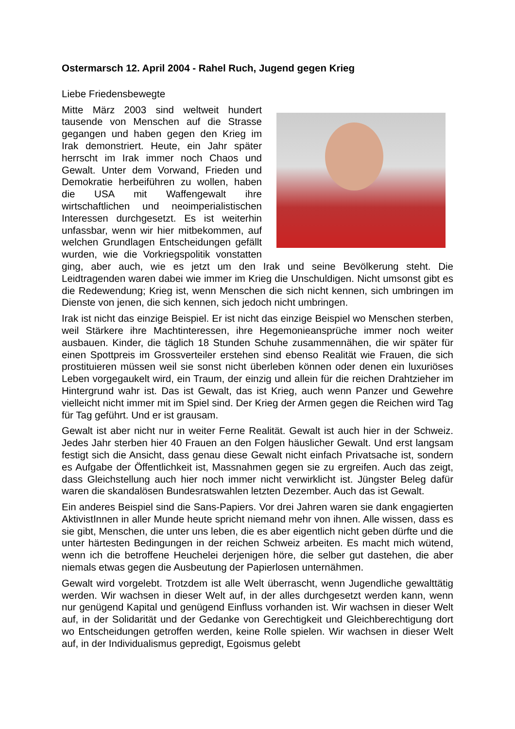Ostermarsch 12. April 2004 - Rahel Ruch, Jugend gegen Krieg
Liebe Friedensbewegte
Mitte März 2003 sind weltweit hundert tausende von Menschen auf die Strasse gegangen und haben gegen den Krieg im Irak demonstriert. Heute, ein Jahr später herrscht im Irak immer noch Chaos und Gewalt. Unter dem Vorwand, Frieden und Demokratie herbeiführen zu wollen, haben die USA mit Waffengewalt ihre wirtschaftlichen und neoimperialistischen Interessen durchgesetzt. Es ist weiterhin unfassbar, wenn wir hier mitbekommen, auf welchen Grundlagen Entscheidungen gefällt wurden, wie die Vorkriegspolitik vonstatten ging, aber auch, wie es jetzt um den Irak und seine Bevölkerung steht. Die Leidtragenden waren dabei wie immer im Krieg die Unschuldigen. Nicht umsonst gibt es die Redewendung; Krieg ist, wenn Menschen die sich nicht kennen, sich umbringen im Dienste von jenen, die sich kennen, sich jedoch nicht umbringen.
Irak ist nicht das einzige Beispiel. Er ist nicht das einzige Beispiel wo Menschen sterben, weil Stärkere ihre Machtinteressen, ihre Hegemonieansprüche immer noch weiter ausbauen. Kinder, die täglich 18 Stunden Schuhe zusammennähen, die wir später für einen Spottpreis im Grossverteiler erstehen sind ebenso Realität wie Frauen, die sich prostituieren müssen weil sie sonst nicht überleben können oder denen ein luxuriöses Leben vorgegaukelt wird, ein Traum, der einzig und allein für die reichen Drahtzieher im Hintergrund wahr ist. Das ist Gewalt, das ist Krieg, auch wenn Panzer und Gewehre vielleicht nicht immer mit im Spiel sind. Der Krieg der Armen gegen die Reichen wird Tag für Tag geführt. Und er ist grausam.
Gewalt ist aber nicht nur in weiter Ferne Realität. Gewalt ist auch hier in der Schweiz. Jedes Jahr sterben hier 40 Frauen an den Folgen häuslicher Gewalt. Und erst langsam festigt sich die Ansicht, dass genau diese Gewalt nicht einfach Privatsache ist, sondern es Aufgabe der Öffentlichkeit ist, Massnahmen gegen sie zu ergreifen. Auch das zeigt, dass Gleichstellung auch hier noch immer nicht verwirklicht ist. Jüngster Beleg dafür waren die skandalösen Bundesratswahlen letzten Dezember. Auch das ist Gewalt.
Ein anderes Beispiel sind die Sans-Papiers. Vor drei Jahren waren sie dank engagierten AktivistInnen in aller Munde heute spricht niemand mehr von ihnen. Alle wissen, dass es sie gibt, Menschen, die unter uns leben, die es aber eigentlich nicht geben dürfte und die unter härtesten Bedingungen in der reichen Schweiz arbeiten. Es macht mich wütend, wenn ich die betroffene Heuchelei derjenigen höre, die selber gut dastehen, die aber niemals etwas gegen die Ausbeutung der Papierlosen unternähmen.
Gewalt wird vorgelebt. Trotzdem ist alle Welt überrascht, wenn Jugendliche gewalttätig werden. Wir wachsen in dieser Welt auf, in der alles durchgesetzt werden kann, wenn nur genügend Kapital und genügend Einfluss vorhanden ist. Wir wachsen in dieser Welt auf, in der Solidarität und der Gedanke von Gerechtigkeit und Gleichberechtigung dort wo Entscheidungen getroffen werden, keine Rolle spielen. Wir wachsen in dieser Welt auf, in der Individualismus gepredigt, Egoismus gelebt